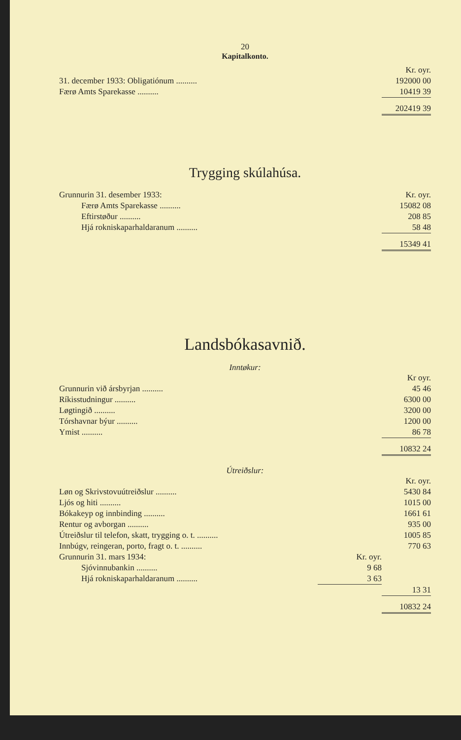20
Kapitalkonto.
| | Kr. oyr. |
| 31. december 1933: Obligatiónum .......... | 192000 00 |
| Færø Amts Sparekasse .......... | 10419 39 |
| | 202419 39 |
Trygging skúlahúsa.
| Grunnurin 31. desember 1933: | Kr. oyr. |
| Færø Amts Sparekasse .......... | 15082 08 |
| Eftirstøður .......... | 208 85 |
| Hjá rokniskaparhaldaranum .......... | 58 48 |
| | 15349 41 |
Landsbókasavnið.
Inntøkur:
| | Kr oyr. |
| Grunnurin við ársbyrjan .......... | 45 46 |
| Ríkisstudningur .......... | 6300 00 |
| Løgtingið .......... | 3200 00 |
| Tórshavnar býur .......... | 1200 00 |
| Ymist .......... | 86 78 |
| | 10832 24 |
Útreiðslur:
| | | Kr. oyr. |
| Løn og Skrivstovuútreiðslur .......... | | 5430 84 |
| Ljós og hiti .......... | | 1015 00 |
| Bókakeyp og innbinding .......... | | 1661 61 |
| Rentur og avborgan .......... | | 935 00 |
| Útreiðslur til telefon, skatt, trygging o. t. .......... | | 1005 85 |
| Innbúgv, reingeran, porto, fragt o. t. .......... | | 770 63 |
| Grunnurin 31. mars 1934: | Kr. oyr. | |
| Sjóvinnubankin .......... | 9 68 | |
| Hjá rokniskaparhaldaranum .......... | 3 63 | |
| | | 13 31 |
| | | 10832 24 |